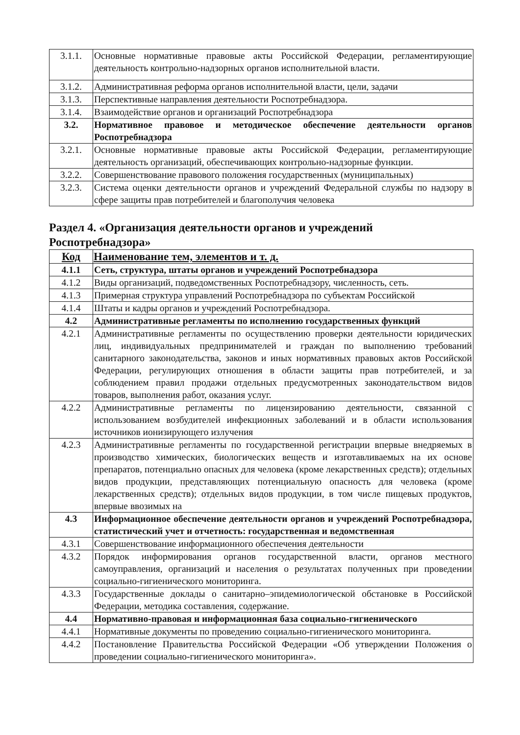| 3.1.1. | Основные нормативные правовые акты Российской Федерации, регламентирующие деятельность контрольно-надзорных органов исполнительной власти. |
| 3.1.2. | Административная реформа органов исполнительной власти, цели, задачи |
| 3.1.3. | Перспективные направления деятельности Роспотребнадзора. |
| 3.1.4. | Взаимодействие органов и организаций Роспотребнадзора |
| 3.2. | Нормативное правовое и методическое обеспечение деятельности органов Роспотребнадзора |
| 3.2.1. | Основные нормативные правовые акты Российской Федерации, регламентирующие деятельность организаций, обеспечивающих контрольно-надзорные функции. |
| 3.2.2. | Совершенствование правового положения государственных (муниципальных) |
| 3.2.3. | Система оценки деятельности органов и учреждений Федеральной службы по надзору в сфере защиты прав потребителей и благополучия человека |
Раздел 4. «Организация деятельности органов и учреждений
Роспотребнадзора»
| Код | Наименование тем, элементов и т. д. |
| --- | --- |
| 4.1.1 | Сеть, структура, штаты органов и учреждений Роспотребнадзора |
| 4.1.2 | Виды организаций, подведомственных Роспотребнадзору, численность, сеть. |
| 4.1.3 | Примерная структура управлений Роспотребнадзора по субъектам Российской |
| 4.1.4 | Штаты и кадры органов и учреждений Роспотребнадзора. |
| 4.2 | Административные регламенты по исполнению государственных функций |
| 4.2.1 | Административные регламенты по осуществлению проверки деятельности юридических лиц, индивидуальных предпринимателей и граждан по выполнению требований санитарного законодательства, законов и иных нормативных правовых актов Российской Федерации, регулирующих отношения в области защиты прав потребителей, и за соблюдением правил продажи отдельных предусмотренных законодательством видов товаров, выполнения работ, оказания услуг. |
| 4.2.2 | Административные регламенты по лицензированию деятельности, связанной с использованием возбудителей инфекционных заболеваний и в области использования источников ионизирующего излучения |
| 4.2.3 | Административные регламенты по государственной регистрации впервые внедряемых в производство химических, биологических веществ и изготавливаемых на их основе препаратов, потенциально опасных для человека (кроме лекарственных средств); отдельных видов продукции, представляющих потенциальную опасность для человека (кроме лекарственных средств); отдельных видов продукции, в том числе пищевых продуктов, впервые ввозимых на |
| 4.3 | Информационное обеспечение деятельности органов и учреждений Роспотребнадзора, статистический учет и отчетность: государственная и ведомственная |
| 4.3.1 | Совершенствование информационного обеспечения деятельности |
| 4.3.2 | Порядок информирования органов государственной власти, органов местного самоуправления, организаций и населения о результатах полученных при проведении социально-гигиенического мониторинга. |
| 4.3.3 | Государственные доклады о санитарно–эпидемиологической обстановке в Российской Федерации, методика составления, содержание. |
| 4.4 | Нормативно-правовая и информационная база социально-гигиенического |
| 4.4.1 | Нормативные документы по проведению социально-гигиенического мониторинга. |
| 4.4.2 | Постановление Правительства Российской Федерации «Об утверждении Положения о проведении социально-гигиенического мониторинга». |